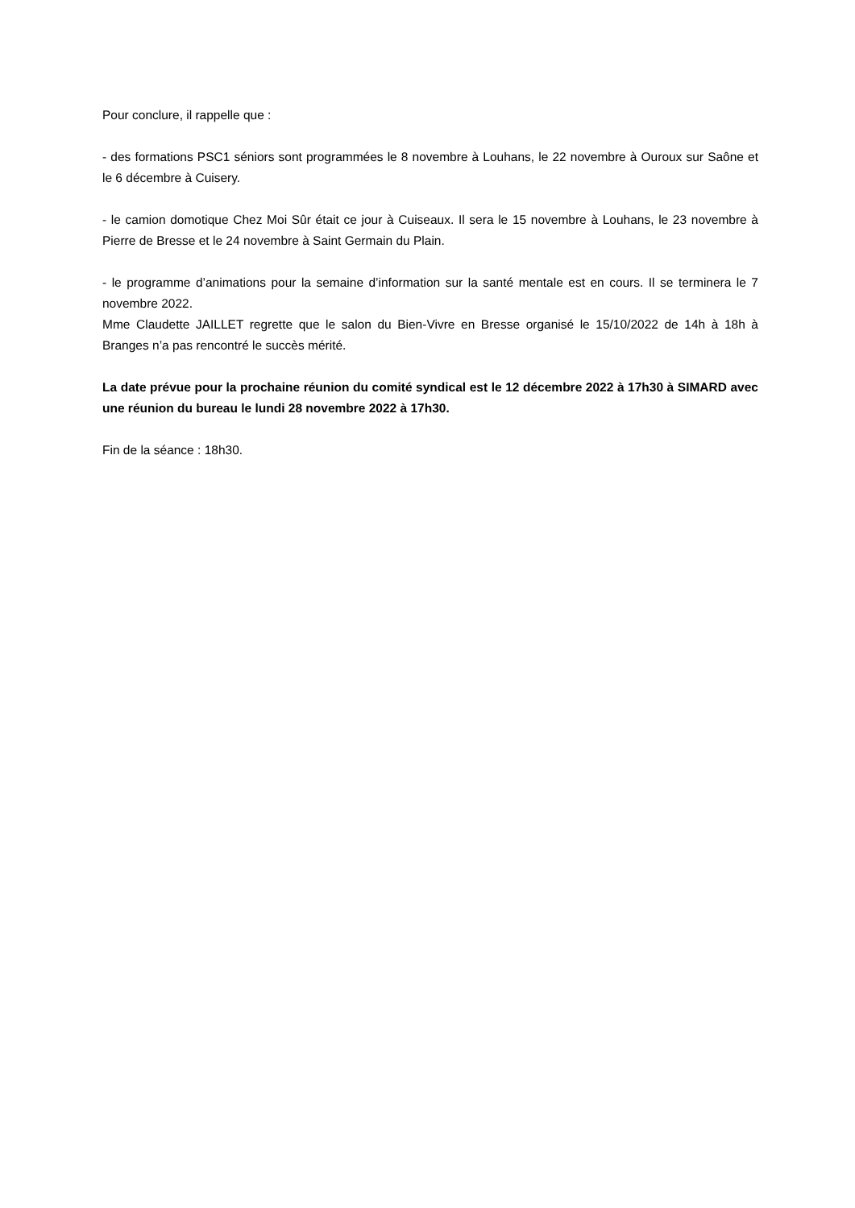Pour conclure, il rappelle que :
- des formations PSC1 séniors sont programmées le 8 novembre à Louhans, le 22 novembre à Ouroux sur Saône et le 6 décembre à Cuisery.
- le camion domotique Chez Moi Sûr était ce jour à Cuiseaux. Il sera le 15 novembre à Louhans, le 23 novembre à Pierre de Bresse et le 24 novembre à Saint Germain du Plain.
- le programme d’animations pour la semaine d’information sur la santé mentale est en cours. Il se terminera le 7 novembre 2022.
Mme Claudette JAILLET regrette que le salon du Bien-Vivre en Bresse organisé le 15/10/2022 de 14h à 18h à Branges n’a pas rencontré le succès mérité.
La date prévue pour la prochaine réunion du comité syndical est le 12 décembre 2022 à 17h30 à SIMARD avec une réunion du bureau le lundi 28 novembre 2022 à 17h30.
Fin de la séance : 18h30.